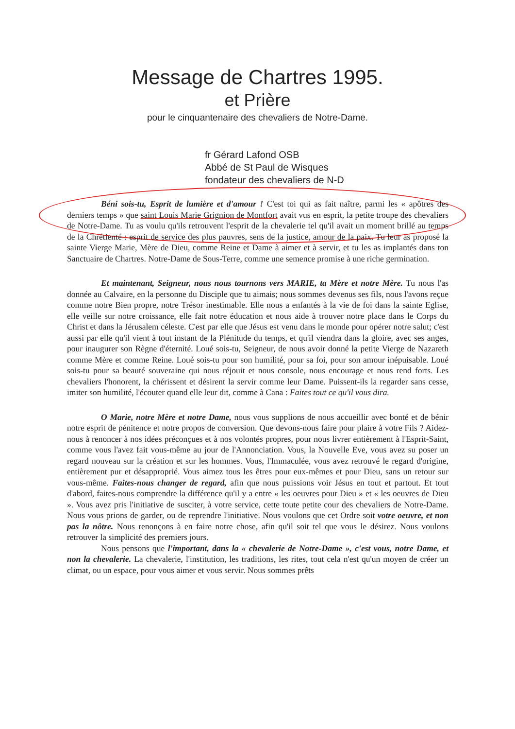Message de Chartres 1995.
et Prière
pour le cinquantenaire des chevaliers de Notre-Dame.
fr Gérard Lafond OSB
Abbé de St Paul de Wisques
fondateur des chevaliers de N-D
Béni sois-tu, Esprit de lumière et d'amour ! C'est toi qui as fait naître, parmi les « apôtres des derniers temps » que saint Louis Marie Grignion de Montfort avait vus en esprit, la petite troupe des chevaliers de Notre-Dame. Tu as voulu qu'ils retrouvent l'esprit de la chevalerie tel qu'il avait un moment brillé au temps de la Chrétienté : esprit de service des plus pauvres, sens de la justice, amour de la paix. Tu leur as proposé la sainte Vierge Marie, Mère de Dieu, comme Reine et Dame à aimer et à servir, et tu les as implantés dans ton Sanctuaire de Chartres. Notre-Dame de Sous-Terre, comme une semence promise à une riche germination.
Et maintenant, Seigneur, nous nous tournons vers MARIE, ta Mère et notre Mère. Tu nous l'as donnée au Calvaire, en la personne du Disciple que tu aimais; nous sommes devenus ses fils, nous l'avons reçue comme notre Bien propre, notre Trésor inestimable. Elle nous a enfantés à la vie de foi dans la sainte Eglise, elle veille sur notre croissance, elle fait notre éducation et nous aide à trouver notre place dans le Corps du Christ et dans la Jérusalem céleste. C'est par elle que Jésus est venu dans le monde pour opérer notre salut; c'est aussi par elle qu'il vient à tout instant de la Plénitude du temps, et qu'il viendra dans la gloire, avec ses anges, pour inaugurer son Règne d'éternité. Loué sois-tu, Seigneur, de nous avoir donné la petite Vierge de Nazareth comme Mère et comme Reine. Loué sois-tu pour son humilité, pour sa foi, pour son amour inépuisable. Loué sois-tu pour sa beauté souveraine qui nous réjouit et nous console, nous encourage et nous rend forts. Les chevaliers l'honorent, la chérissent et désirent la servir comme leur Dame. Puissent-ils la regarder sans cesse, imiter son humilité, l'écouter quand elle leur dit, comme à Cana : Faites tout ce qu'il vous dira.
O Marie, notre Mère et notre Dame, nous vous supplions de nous accueillir avec bonté et de bénir notre esprit de pénitence et notre propos de conversion. Que devons-nous faire pour plaire à votre Fils ? Aidez-nous à renoncer à nos idées préconçues et à nos volontés propres, pour nous livrer entièrement à l'Esprit-Saint, comme vous l'avez fait vous-même au jour de l'Annonciation. Vous, la Nouvelle Eve, vous avez su poser un regard nouveau sur la création et sur les hommes. Vous, l'Immaculée, vous avez retrouvé le regard d'origine, entièrement pur et désapproprié. Vous aimez tous les êtres pour eux-mêmes et pour Dieu, sans un retour sur vous-même. Faites-nous changer de regard, afin que nous puissions voir Jésus en tout et partout. Et tout d'abord, faites-nous comprendre la différence qu'il y a entre « les oeuvres pour Dieu » et « les oeuvres de Dieu ». Vous avez pris l'initiative de susciter, à votre service, cette toute petite cour des chevaliers de Notre-Dame. Nous vous prions de garder, ou de reprendre l'initiative. Nous voulons que cet Ordre soit votre oeuvre, et non pas la nôtre. Nous renonçons à en faire notre chose, afin qu'il soit tel que vous le désirez. Nous voulons retrouver la simplicité des premiers jours.
Nous pensons que l'important, dans la « chevalerie de Notre-Dame », c'est vous, notre Dame, et non la chevalerie. La chevalerie, l'institution, les traditions, les rites, tout cela n'est qu'un moyen de créer un climat, ou un espace, pour vous aimer et vous servir. Nous sommes prêts